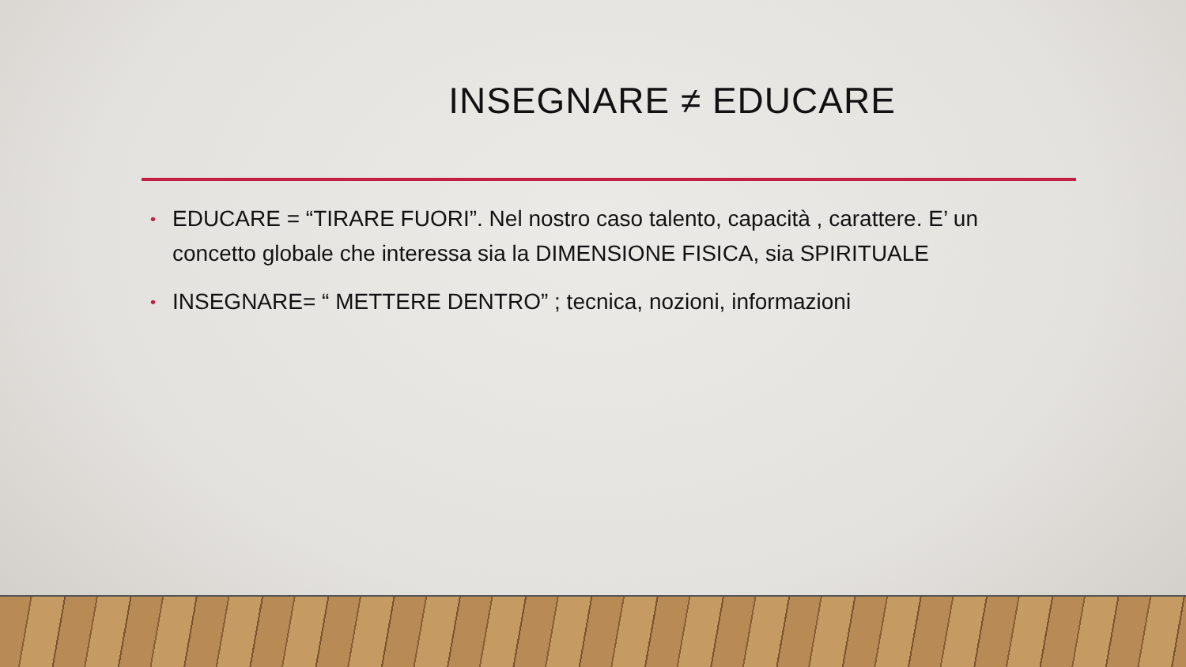INSEGNARE ≠ EDUCARE
• EDUCARE = “TIRARE FUORI”. Nel nostro caso talento, capacità , carattere. E’ un concetto globale che interessa sia la DIMENSIONE FISICA, sia SPIRITUALE
• INSEGNARE= “ METTERE DENTRO” ; tecnica, nozioni, informazioni